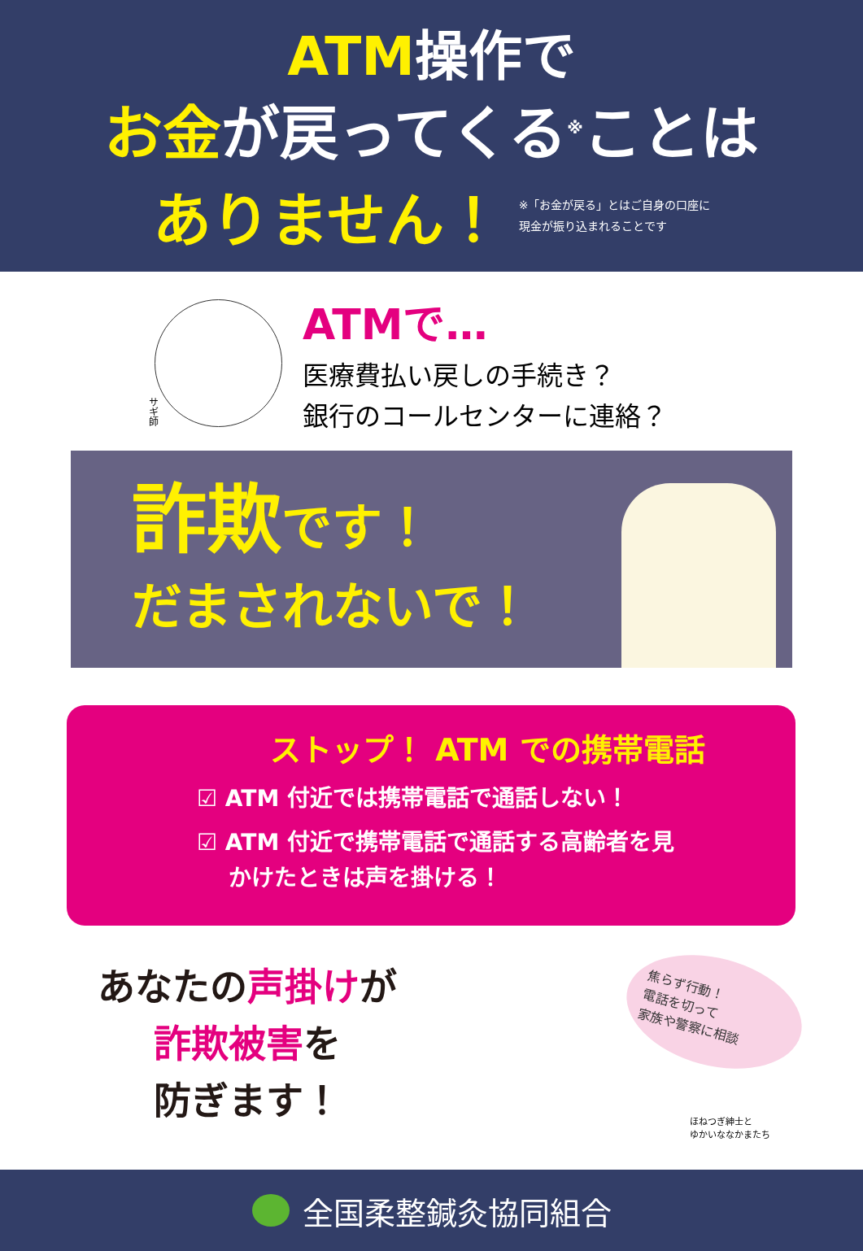ATM操作で
お金が戻ってくる<sup>※</sup>ことは
ありません！
※「お金が戻る」とはご自身の口座に
現金が振り込まれることです
サギ師
ATMで…
医療費払い戻しの手続き？
銀行のコールセンターに連絡？
詐欺です！
だまされないで！
ストップ！ ATM での携帯電話
☑ ATM 付近では携帯電話で通話しない！
☑ ATM 付近で携帯電話で通話する高齢者を見
かけたときは声を掛ける！
あなたの声掛けが
詐欺被害を
防ぎます！
焦らず行動！
電話を切って
家族や警察に相談
ほねつぎ紳士と
ゆかいななかまたち
全国柔整鍼灸協同組合